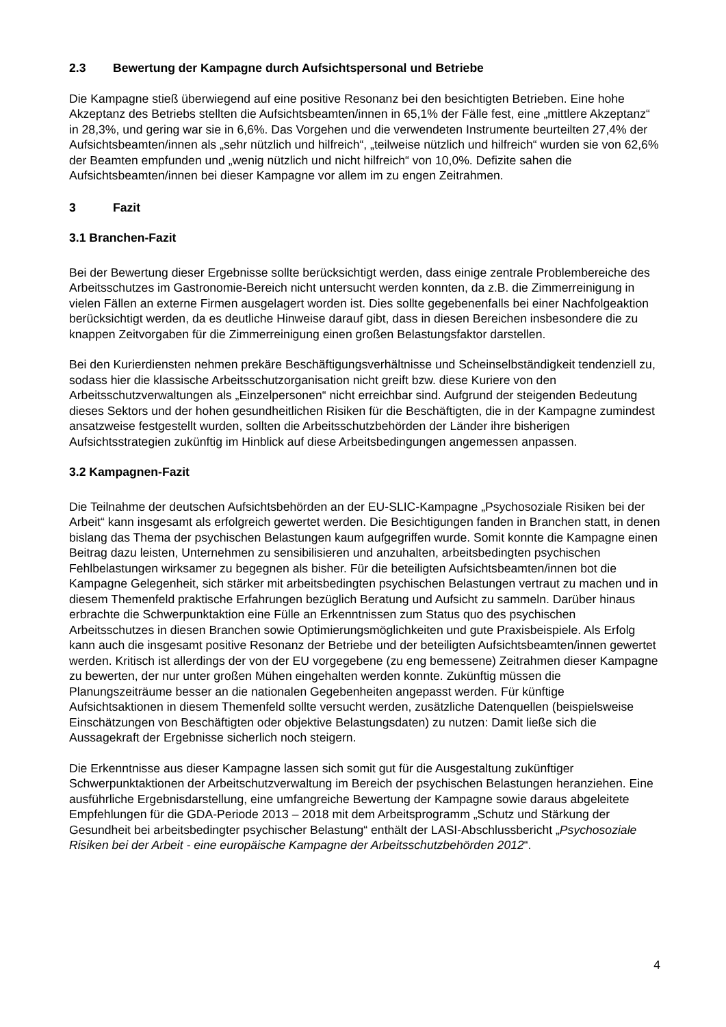2.3 Bewertung der Kampagne durch Aufsichtspersonal und Betriebe
Die Kampagne stieß überwiegend auf eine positive Resonanz bei den besichtigten Betrieben. Eine hohe Akzeptanz des Betriebs stellten die Aufsichtsbeamten/innen in 65,1% der Fälle fest, eine „mittlere Akzeptanz“ in 28,3%, und gering war sie in 6,6%. Das Vorgehen und die verwendeten Instrumente beurteilten 27,4% der Aufsichtsbeamten/innen als „sehr nützlich und hilfreich“, „teilweise nützlich und hilfreich“ wurden sie von 62,6% der Beamten empfunden und „wenig nützlich und nicht hilfreich“ von 10,0%. Defizite sahen die Aufsichtsbeamten/innen bei dieser Kampagne vor allem im zu engen Zeitrahmen.
3 Fazit
3.1 Branchen-Fazit
Bei der Bewertung dieser Ergebnisse sollte berücksichtigt werden, dass einige zentrale Problembereiche des Arbeitsschutzes im Gastronomie-Bereich nicht untersucht werden konnten, da z.B. die Zimmerreinigung in vielen Fällen an externe Firmen ausgelagert worden ist. Dies sollte gegebenenfalls bei einer Nachfolgeaktion berücksichtigt werden, da es deutliche Hinweise darauf gibt, dass in diesen Bereichen insbesondere die zu knappen Zeitvorgaben für die Zimmerreinigung einen großen Belastungsfaktor darstellen.
Bei den Kurierdiensten nehmen prekäre Beschäftigungsverhältnisse und Scheinselbständigkeit tendenziell zu, sodass hier die klassische Arbeitsschutzorganisation nicht greift bzw. diese Kuriere von den Arbeitsschutzverwaltungen als „Einzelpersonen“ nicht erreichbar sind. Aufgrund der steigenden Bedeutung dieses Sektors und der hohen gesundheitlichen Risiken für die Beschäftigten, die in der Kampagne zumindest ansatzweise festgestellt wurden, sollten die Arbeitsschutzbehörden der Länder ihre bisherigen Aufsichtsstrategien zukünftig im Hinblick auf diese Arbeitsbedingungen angemessen anpassen.
3.2 Kampagnen-Fazit
Die Teilnahme der deutschen Aufsichtsbehörden an der EU-SLIC-Kampagne „Psychosoziale Risiken bei der Arbeit“ kann insgesamt als erfolgreich gewertet werden. Die Besichtigungen fanden in Branchen statt, in denen bislang das Thema der psychischen Belastungen kaum aufgegriffen wurde. Somit konnte die Kampagne einen Beitrag dazu leisten, Unternehmen zu sensibilisieren und anzuhalten, arbeitsbedingten psychischen Fehlbelastungen wirksamer zu begegnen als bisher. Für die beteiligten Aufsichtsbeamten/innen bot die Kampagne Gelegenheit, sich stärker mit arbeitsbedingten psychischen Belastungen vertraut zu machen und in diesem Themenfeld praktische Erfahrungen bezüglich Beratung und Aufsicht zu sammeln. Darüber hinaus erbrachte die Schwerpunktaktion eine Fülle an Erkenntnissen zum Status quo des psychischen Arbeitsschutzes in diesen Branchen sowie Optimierungsmöglichkeiten und gute Praxisbeispiele. Als Erfolg kann auch die insgesamt positive Resonanz der Betriebe und der beteiligten Aufsichtsbeamten/innen gewertet werden. Kritisch ist allerdings der von der EU vorgegebene (zu eng bemessene) Zeitrahmen dieser Kampagne zu bewerten, der nur unter großen Mühen eingehalten werden konnte. Zukünftig müssen die Planungszeiträume besser an die nationalen Gegebenheiten angepasst werden. Für künftige Aufsichtsaktionen in diesem Themenfeld sollte versucht werden, zusätzliche Datenquellen (beispielsweise Einschätzungen von Beschäftigten oder objektive Belastungsdaten) zu nutzen: Damit ließe sich die Aussagekraft der Ergebnisse sicherlich noch steigern.
Die Erkenntnisse aus dieser Kampagne lassen sich somit gut für die Ausgestaltung zukünftiger Schwerpunktaktionen der Arbeitschutzverwaltung im Bereich der psychischen Belastungen heranziehen. Eine ausführliche Ergebnisdarstellung, eine umfangreiche Bewertung der Kampagne sowie daraus abgeleitete Empfehlungen für die GDA-Periode 2013 – 2018 mit dem Arbeitsprogramm „Schutz und Stärkung der Gesundheit bei arbeitsbedingter psychischer Belastung“ enthält der LASI-Abschlussbericht „Psychosoziale Risiken bei der Arbeit - eine europäische Kampagne der Arbeitsschutzbehörden 2012“.
4